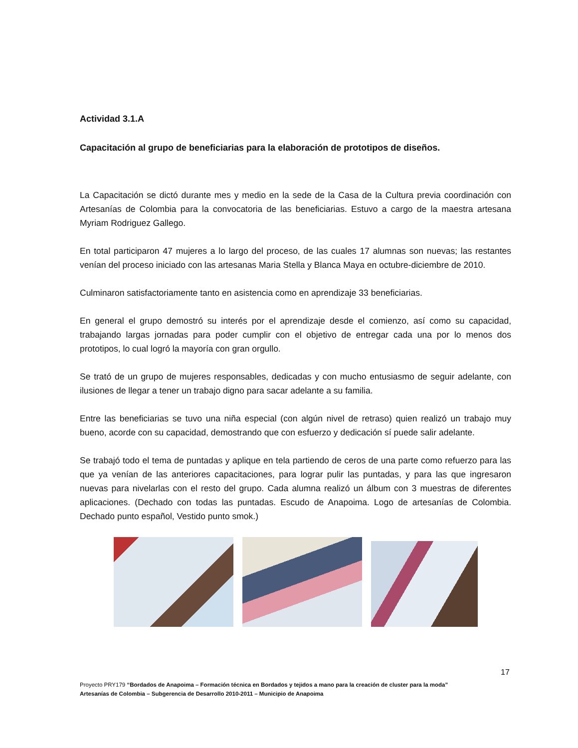Actividad 3.1.A
Capacitación al grupo de beneficiarias para la elaboración de prototipos de diseños.
La Capacitación se dictó durante mes y medio en la sede de la Casa de la Cultura previa coordinación con Artesanías de Colombia para la convocatoria de las beneficiarias. Estuvo a cargo de la maestra artesana Myriam Rodriguez Gallego.
En total participaron 47 mujeres a lo largo del proceso, de las cuales 17 alumnas son nuevas; las restantes venían del proceso iniciado con las artesanas Maria Stella y Blanca Maya en octubre-diciembre de 2010.
Culminaron satisfactoriamente tanto en asistencia como en aprendizaje 33 beneficiarias.
En general el grupo demostró su interés por el aprendizaje desde el comienzo, así como su capacidad, trabajando largas jornadas para poder cumplir con el objetivo de entregar cada una por lo menos dos prototipos, lo cual logró la mayoría con gran orgullo.
Se trató de un grupo de mujeres responsables, dedicadas y con mucho entusiasmo de seguir adelante, con ilusiones de llegar a tener un trabajo digno para sacar adelante a su familia.
Entre las beneficiarias se tuvo una niña especial (con algún nivel de retraso) quien realizó un trabajo muy bueno, acorde con su capacidad, demostrando que con esfuerzo y dedicación sí puede salir adelante.
Se trabajó todo el tema de puntadas y aplique en tela partiendo de ceros de una parte como refuerzo para las que ya venían de las anteriores capacitaciones, para lograr pulir las puntadas, y para las que ingresaron nuevas para nivelarlas con el resto del grupo. Cada alumna realizó un álbum con 3 muestras de diferentes aplicaciones. (Dechado con todas las puntadas. Escudo de Anapoima. Logo de artesanías de Colombia. Dechado punto español, Vestido punto smok.)
17
Proyecto PRY179 “Bordados de Anapoima – Formación técnica en Bordados y tejidos a mano para la creación de cluster para la moda”
Artesanías de Colombia – Subgerencia de Desarrollo 2010-2011 – Municipio de Anapoima